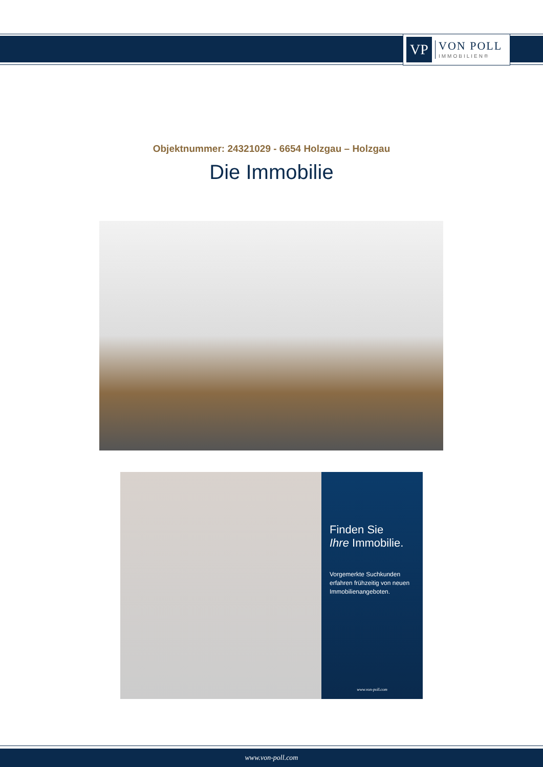VP
VON POLL
IMMOBILIEN®
Objektnummer: 24321029 - 6654 Holzgau – Holzgau
Die Immobilie
Finden Sie
Ihre Immobilie.
Vorgemerkte Suchkunden erfahren frühzeitig von neuen Immobilienangeboten.
www.von-poll.com
www.von-poll.com